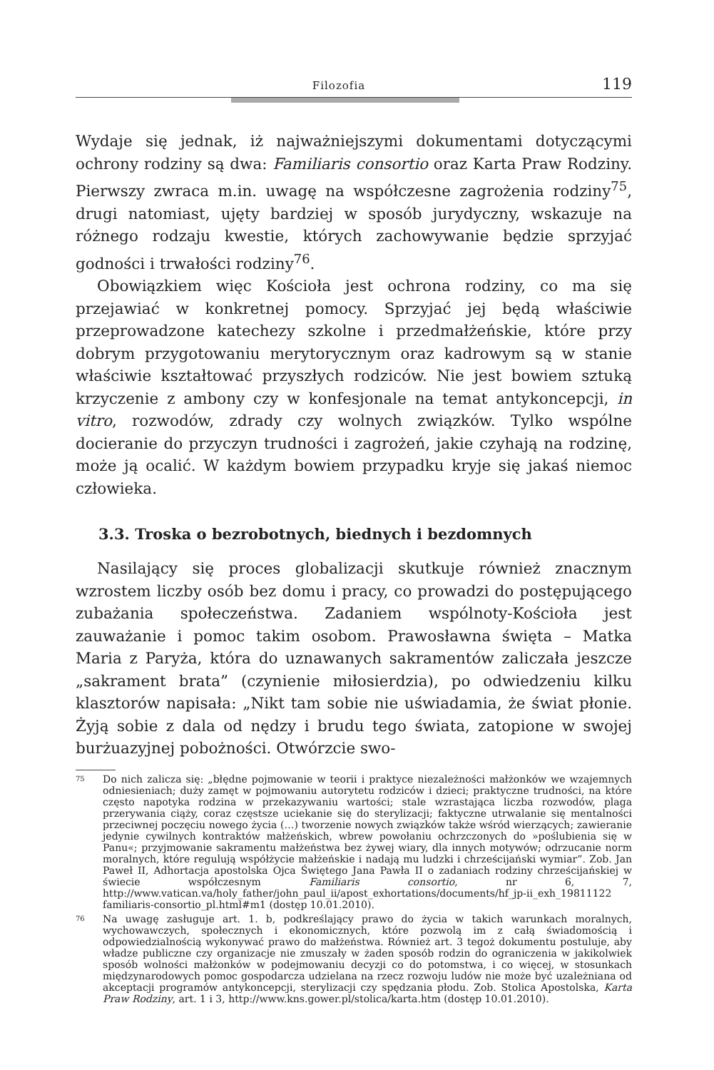Filozofia 119
Wydaje się jednak, iż najważniejszymi dokumentami dotyczącymi ochrony rodziny są dwa: Familiaris consortio oraz Karta Praw Rodziny. Pierwszy zwraca m.in. uwagę na współczesne zagrożenia rodziny<sup>75</sup>, drugi natomiast, ujęty bardziej w sposób jurydyczny, wskazuje na różnego rodzaju kwestie, których zachowywanie będzie sprzyjać godności i trwałości rodziny<sup>76</sup>.
Obowiązkiem więc Kościoła jest ochrona rodziny, co ma się przejawiać w konkretnej pomocy. Sprzyjać jej będą właściwie przeprowadzone katechezy szkolne i przedmałżeńskie, które przy dobrym przygotowaniu merytorycznym oraz kadrowym są w stanie właściwie kształtować przyszłych rodziców. Nie jest bowiem sztuką krzyczenie z ambony czy w konfesjonale na temat antykoncepcji, in vitro, rozwodów, zdrady czy wolnych związków. Tylko wspólne docieranie do przyczyn trudności i zagrożeń, jakie czyhają na rodzinę, może ją ocalić. W każdym bowiem przypadku kryje się jakaś niemoc człowieka.
3.3. Troska o bezrobotnych, biednych i bezdomnych
Nasilający się proces globalizacji skutkuje również znacznym wzrostem liczby osób bez domu i pracy, co prowadzi do postępującego zubażania społeczeństwa. Zadaniem wspólnoty-Kościoła jest zauważanie i pomoc takim osobom. Prawosławna święta – Matka Maria z Paryża, która do uznawanych sakramentów zaliczała jeszcze „sakrament brata” (czynienie miłosierdzia), po odwiedzeniu kilku klasztorów napisała: „Nikt tam sobie nie uświadamia, że świat płonie. Żyją sobie z dala od nędzy i brudu tego świata, zatopione w swojej burżuazyjnej pobożności. Otwórzcie swo-
75 Do nich zalicza się: „błędne pojmowanie w teorii i praktyce niezależności małżonków we wzajemnych odniesieniach; duży zamęt w pojmowaniu autorytetu rodziców i dzieci; praktyczne trudności, na które często napotyka rodzina w przekazywaniu wartości; stale wzrastająca liczba rozwodów, plaga przerywania ciąży, coraz częstsze uciekanie się do sterylizacji; faktyczne utrwalanie się mentalności przeciwnej poczęciu nowego życia (…) tworzenie nowych związków także wśród wierzących; zawieranie jedynie cywilnych kontraktów małżeńskich, wbrew powołaniu ochrzczonych do »poślubienia się w Panu«; przyjmowanie sakramentu małżeństwa bez żywej wiary, dla innych motywów; odrzucanie norm moralnych, które regulują współżycie małżeńskie i nadają mu ludzki i chrześcijański wymiar”. Zob. Jan Paweł II, Adhortacja apostolska Ojca Świętego Jana Pawła II o zadaniach rodziny chrześcijańskiej w świecie współczesnym Familiaris consortio, nr 6, 7, http://www.vatican.va/holy_father/john_paul_ii/apost_exhortations/documents/hf_jp-ii_exh_19811122 familiaris-consortio_pl.html#m1 (dostęp 10.01.2010).
76 Na uwagę zasługuje art. 1. b, podkreślający prawo do życia w takich warunkach moralnych, wychowawczych, społecznych i ekonomicznych, które pozwolą im z całą świadomością i odpowiedzialnością wykonywać prawo do małżeństwa. Również art. 3 tegoż dokumentu postuluje, aby władze publiczne czy organizacje nie zmuszały w żaden sposób rodzin do ograniczenia w jakikolwiek sposób wolności małżonków w podejmowaniu decyzji co do potomstwa, i co więcej, w stosunkach międzynarodowych pomoc gospodarcza udzielana na rzecz rozwoju ludów nie może być uzależniana od akceptacji programów antykoncepcji, sterylizacji czy spędzania płodu. Zob. Stolica Apostolska, Karta Praw Rodziny, art. 1 i 3, http://www.kns.gower.pl/stolica/karta.htm (dostęp 10.01.2010).